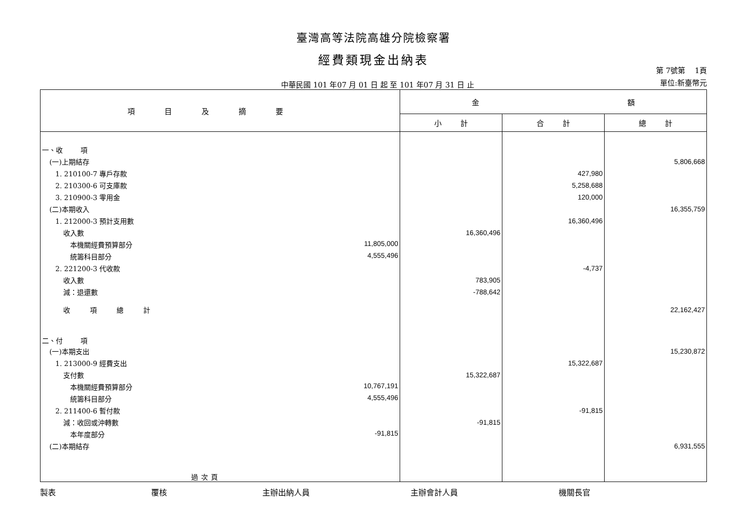臺灣高等法院高雄分院檢察署
經費類現金出納表
中華民國 101 年07 月 01 日 起 至 101 年07 月 31 日 止
第 7號第 1頁
單位:新臺幣元
| 項目及摘要 | 金 額 | | |
| --- | --- | --- | --- |
| | 小 計 | 合 計 | 總 計 |
| 一、收 項 | | | |
| (一)上期結存 | | | 5,806,668 |
| 1. 210100-7 專戶存款 | | 427,980 | |
| 2. 210300-6 可支庫款 | | 5,258,688 | |
| 3. 210900-3 零用金 | | 120,000 | |
| (二)本期收入 | | | 16,355,759 |
| 1. 212000-3 預計支用數 | | 16,360,496 | |
| 收入數 | 16,360,496 | | |
| 本機關經費預算部分 11,805,000 | | | |
| 統籌科目部分 4,555,496 | | | |
| 2. 221200-3 代收款 | | -4,737 | |
| 收入數 | 783,905 | | |
| 減：退還數 | -788,642 | | |
| 收項總計 | | | 22,162,427 |
| 二、付 項 | | | |
| (一)本期支出 | | | 15,230,872 |
| 1. 213000-9 經費支出 | | 15,322,687 | |
| 支付數 | 15,322,687 | | |
| 本機關經費預算部分 10,767,191 | | | |
| 統籌科目部分 4,555,496 | | | |
| 2. 211400-6 暫付款 | | -91,815 | |
| 減：收回或沖轉數 | -91,815 | | |
| 本年度部分 -91,815 | | | |
| (二)本期結存 | | | 6,931,555 |
| 過次頁 | | | |
製表 覆核 主辦出納人員 主辦會計人員 機關長官